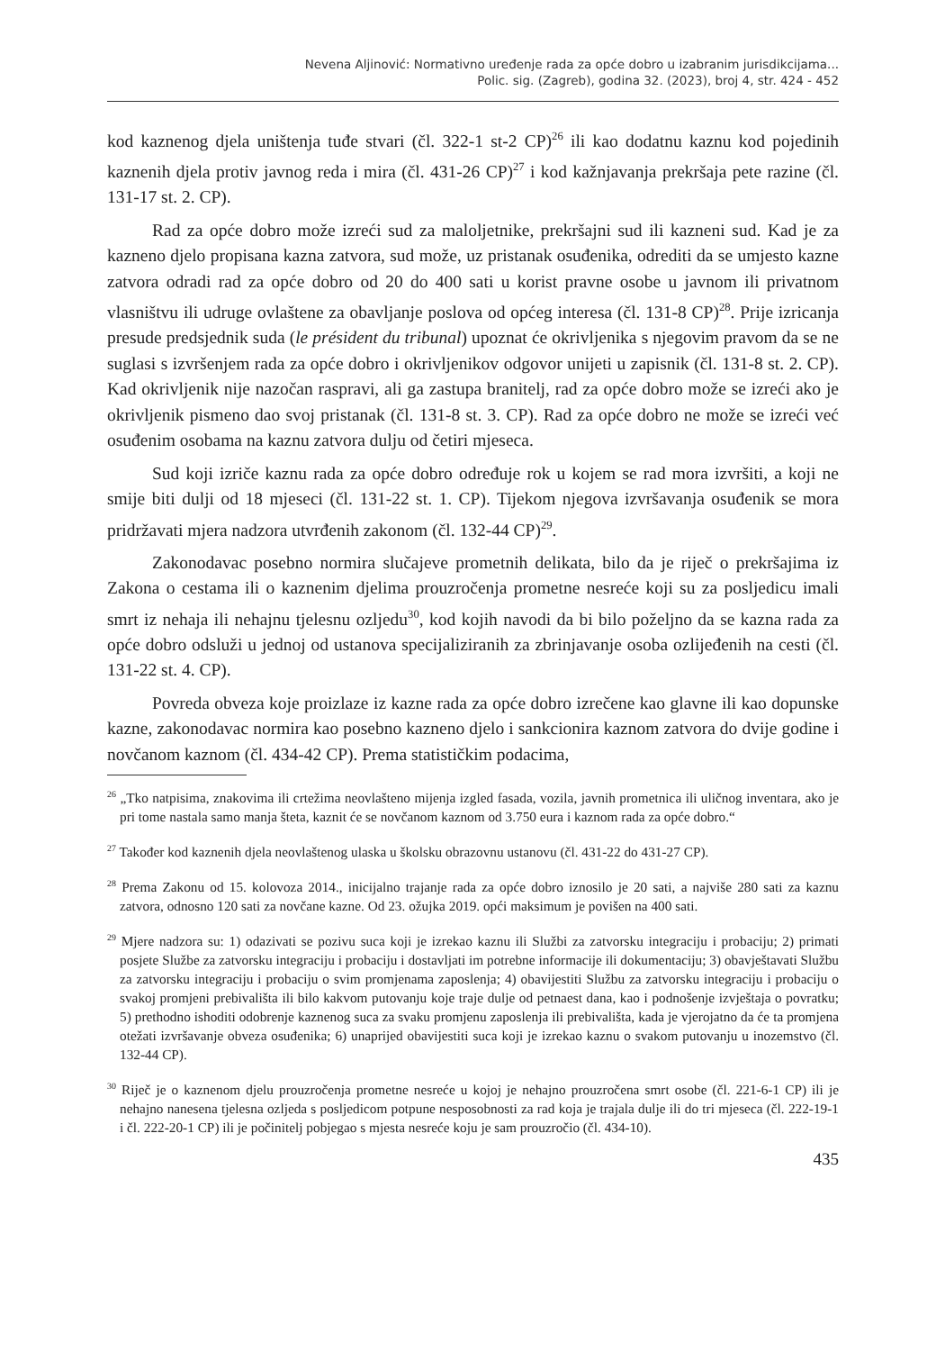Nevena Aljinović: Normativno uređenje rada za opće dobro u izabranim jurisdikcijama...
Polic. sig. (Zagreb), godina 32. (2023), broj 4, str. 424 - 452
kod kaznenog djela uništenja tuđe stvari (čl. 322-1 st-2 CP)<sup>26</sup> ili kao dodatnu kaznu kod pojedinih kaznenih djela protiv javnog reda i mira (čl. 431-26 CP)<sup>27</sup> i kod kažnjavanja prekršaja pete razine (čl. 131-17 st. 2. CP).
Rad za opće dobro može izreći sud za maloljetnike, prekršajni sud ili kazneni sud. Kad je za kazneno djelo propisana kazna zatvora, sud može, uz pristanak osuđenika, odrediti da se umjesto kazne zatvora odradi rad za opće dobro od 20 do 400 sati u korist pravne osobe u javnom ili privatnom vlasništvu ili udruge ovlaštene za obavljanje poslova od općeg interesa (čl. 131-8 CP)<sup>28</sup>. Prije izricanja presude predsjednik suda (le président du tribunal) upoznat će okrivljenika s njegovim pravom da se ne suglasi s izvršenjem rada za opće dobro i okrivljenikov odgovor unijeti u zapisnik (čl. 131-8 st. 2. CP). Kad okrivljenik nije nazočan raspravi, ali ga zastupa branitelj, rad za opće dobro može se izreći ako je okrivljenik pismeno dao svoj pristanak (čl. 131-8 st. 3. CP). Rad za opće dobro ne može se izreći već osuđenim osobama na kaznu zatvora dulju od četiri mjeseca.
Sud koji izriče kaznu rada za opće dobro određuje rok u kojem se rad mora izvršiti, a koji ne smije biti dulji od 18 mjeseci (čl. 131-22 st. 1. CP). Tijekom njegova izvršavanja osuđenik se mora pridržavati mjera nadzora utvrđenih zakonom (čl. 132-44 CP)<sup>29</sup>.
Zakonodavac posebno normira slučajeve prometnih delikata, bilo da je riječ o prekršajima iz Zakona o cestama ili o kaznenim djelima prouzročenja prometne nesreće koji su za posljedicu imali smrt iz nehaja ili nehajnu tjelesnu ozljedu<sup>30</sup>, kod kojih navodi da bi bilo poželjno da se kazna rada za opće dobro odsluži u jednoj od ustanova specijaliziranih za zbrinjavanje osoba ozlijeđenih na cesti (čl. 131-22 st. 4. CP).
Povreda obveza koje proizlaze iz kazne rada za opće dobro izrečene kao glavne ili kao dopunske kazne, zakonodavac normira kao posebno kazneno djelo i sankcionira kaznom zatvora do dvije godine i novčanom kaznom (čl. 434-42 CP). Prema statističkim podacima,
<sup>26</sup> „Tko natpisima, znakovima ili crtežima neovlašteno mijenja izgled fasada, vozila, javnih prometnica ili uličnog inventara, ako je pri tome nastala samo manja šteta, kaznit će se novčanom kaznom od 3.750 eura i kaznom rada za opće dobro.“
<sup>27</sup> Također kod kaznenih djela neovlaštenog ulaska u školsku obrazovnu ustanovu (čl. 431-22 do 431-27 CP).
<sup>28</sup> Prema Zakonu od 15. kolovoza 2014., inicijalno trajanje rada za opće dobro iznosilo je 20 sati, a najviše 280 sati za kaznu zatvora, odnosno 120 sati za novčane kazne. Od 23. ožujka 2019. opći maksimum je povišen na 400 sati.
<sup>29</sup> Mjere nadzora su: 1) odazivati se pozivu suca koji je izrekao kaznu ili Službi za zatvorsku integraciju i probaciju; 2) primati posjete Službe za zatvorsku integraciju i probaciju i dostavljati im potrebne informacije ili dokumentaciju; 3) obavještavati Službu za zatvorsku integraciju i probaciju o svim promjenama zaposlenja; 4) obavijestiti Službu za zatvorsku integraciju i probaciju o svakoj promjeni prebivališta ili bilo kakvom putovanju koje traje dulje od petnaest dana, kao i podnošenje izvještaja o povratku; 5) prethodno ishoditi odobrenje kaznenog suca za svaku promjenu zaposlenja ili prebivališta, kada je vjerojatno da će ta promjena otežati izvršavanje obveza osuđenika; 6) unaprijed obavijestiti suca koji je izrekao kaznu o svakom putovanju u inozemstvo (čl. 132-44 CP).
<sup>30</sup> Riječ je o kaznenom djelu prouzročenja prometne nesreće u kojoj je nehajno prouzročena smrt osobe (čl. 221-6-1 CP) ili je nehajno nanesena tjelesna ozljeda s posljedicom potpune nesposobnosti za rad koja je trajala dulje ili do tri mjeseca (čl. 222-19-1 i čl. 222-20-1 CP) ili je počinitelj pobjegao s mjesta nesreće koju je sam prouzročio (čl. 434-10).
435